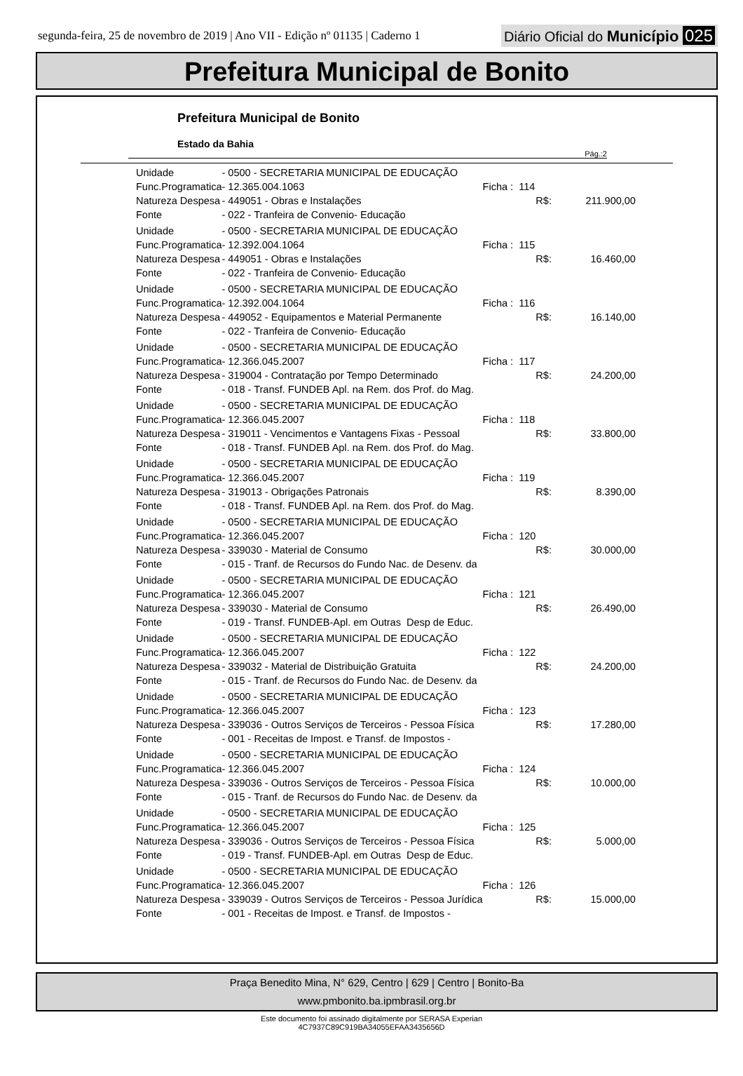segunda-feira, 25 de novembro de 2019 | Ano VII - Edição nº 01135 | Caderno 1
Diário Oficial do Município 025
Prefeitura Municipal de Bonito
Prefeitura Municipal de Bonito
Estado da Bahia
Pág.:2
| Unidade | - 0500 - SECRETARIA MUNICIPAL DE EDUCAÇÃO | | | |
| Func.Programatica | - 12.365.004.1063 | Ficha : 114 | | |
| Natureza Despesa | - 449051 - Obras e Instalações | | R$: | 211.900,00 |
| Fonte | - 022 - Tranfeira de Convenio- Educação | | | |
| Unidade | - 0500 - SECRETARIA MUNICIPAL DE EDUCAÇÃO | | | |
| Func.Programatica | - 12.392.004.1064 | Ficha : 115 | | |
| Natureza Despesa | - 449051 - Obras e Instalações | | R$: | 16.460,00 |
| Fonte | - 022 - Tranfeira de Convenio- Educação | | | |
| Unidade | - 0500 - SECRETARIA MUNICIPAL DE EDUCAÇÃO | | | |
| Func.Programatica | - 12.392.004.1064 | Ficha : 116 | | |
| Natureza Despesa | - 449052 - Equipamentos e Material Permanente | | R$: | 16.140,00 |
| Fonte | - 022 - Tranfeira de Convenio- Educação | | | |
| Unidade | - 0500 - SECRETARIA MUNICIPAL DE EDUCAÇÃO | | | |
| Func.Programatica | - 12.366.045.2007 | Ficha : 117 | | |
| Natureza Despesa | - 319004 - Contratação por Tempo Determinado | | R$: | 24.200,00 |
| Fonte | - 018 - Transf. FUNDEB Apl. na Rem. dos Prof. do Mag. | | | |
| Unidade | - 0500 - SECRETARIA MUNICIPAL DE EDUCAÇÃO | | | |
| Func.Programatica | - 12.366.045.2007 | Ficha : 118 | | |
| Natureza Despesa | - 319011 - Vencimentos e Vantagens Fixas - Pessoal | | R$: | 33.800,00 |
| Fonte | - 018 - Transf. FUNDEB Apl. na Rem. dos Prof. do Mag. | | | |
| Unidade | - 0500 - SECRETARIA MUNICIPAL DE EDUCAÇÃO | | | |
| Func.Programatica | - 12.366.045.2007 | Ficha : 119 | | |
| Natureza Despesa | - 319013 - Obrigações Patronais | | R$: | 8.390,00 |
| Fonte | - 018 - Transf. FUNDEB Apl. na Rem. dos Prof. do Mag. | | | |
| Unidade | - 0500 - SECRETARIA MUNICIPAL DE EDUCAÇÃO | | | |
| Func.Programatica | - 12.366.045.2007 | Ficha : 120 | | |
| Natureza Despesa | - 339030 - Material de Consumo | | R$: | 30.000,00 |
| Fonte | - 015 - Tranf. de Recursos do Fundo Nac. de Desenv. da | | | |
| Unidade | - 0500 - SECRETARIA MUNICIPAL DE EDUCAÇÃO | | | |
| Func.Programatica | - 12.366.045.2007 | Ficha : 121 | | |
| Natureza Despesa | - 339030 - Material de Consumo | | R$: | 26.490,00 |
| Fonte | - 019 - Transf. FUNDEB-Apl. em Outras Desp de Educ. | | | |
| Unidade | - 0500 - SECRETARIA MUNICIPAL DE EDUCAÇÃO | | | |
| Func.Programatica | - 12.366.045.2007 | Ficha : 122 | | |
| Natureza Despesa | - 339032 - Material de Distribuição Gratuita | | R$: | 24.200,00 |
| Fonte | - 015 - Tranf. de Recursos do Fundo Nac. de Desenv. da | | | |
| Unidade | - 0500 - SECRETARIA MUNICIPAL DE EDUCAÇÃO | | | |
| Func.Programatica | - 12.366.045.2007 | Ficha : 123 | | |
| Natureza Despesa | - 339036 - Outros Serviços de Terceiros - Pessoa Física | | R$: | 17.280,00 |
| Fonte | - 001 - Receitas de Impost. e Transf. de Impostos - | | | |
| Unidade | - 0500 - SECRETARIA MUNICIPAL DE EDUCAÇÃO | | | |
| Func.Programatica | - 12.366.045.2007 | Ficha : 124 | | |
| Natureza Despesa | - 339036 - Outros Serviços de Terceiros - Pessoa Física | | R$: | 10.000,00 |
| Fonte | - 015 - Tranf. de Recursos do Fundo Nac. de Desenv. da | | | |
| Unidade | - 0500 - SECRETARIA MUNICIPAL DE EDUCAÇÃO | | | |
| Func.Programatica | - 12.366.045.2007 | Ficha : 125 | | |
| Natureza Despesa | - 339036 - Outros Serviços de Terceiros - Pessoa Física | | R$: | 5.000,00 |
| Fonte | - 019 - Transf. FUNDEB-Apl. em Outras Desp de Educ. | | | |
| Unidade | - 0500 - SECRETARIA MUNICIPAL DE EDUCAÇÃO | | | |
| Func.Programatica | - 12.366.045.2007 | Ficha : 126 | | |
| Natureza Despesa | - 339039 - Outros Serviços de Terceiros - Pessoa Jurídica | | R$: | 15.000,00 |
| Fonte | - 001 - Receitas de Impost. e Transf. de Impostos - | | | |
Praça Benedito Mina, N° 629, Centro | 629 | Centro | Bonito-Ba
www.pmbonito.ba.ipmbrasil.org.br
Este documento foi assinado digitalmente por SERASA Experian
4C7937C89C919BA34055EFAA3435656D